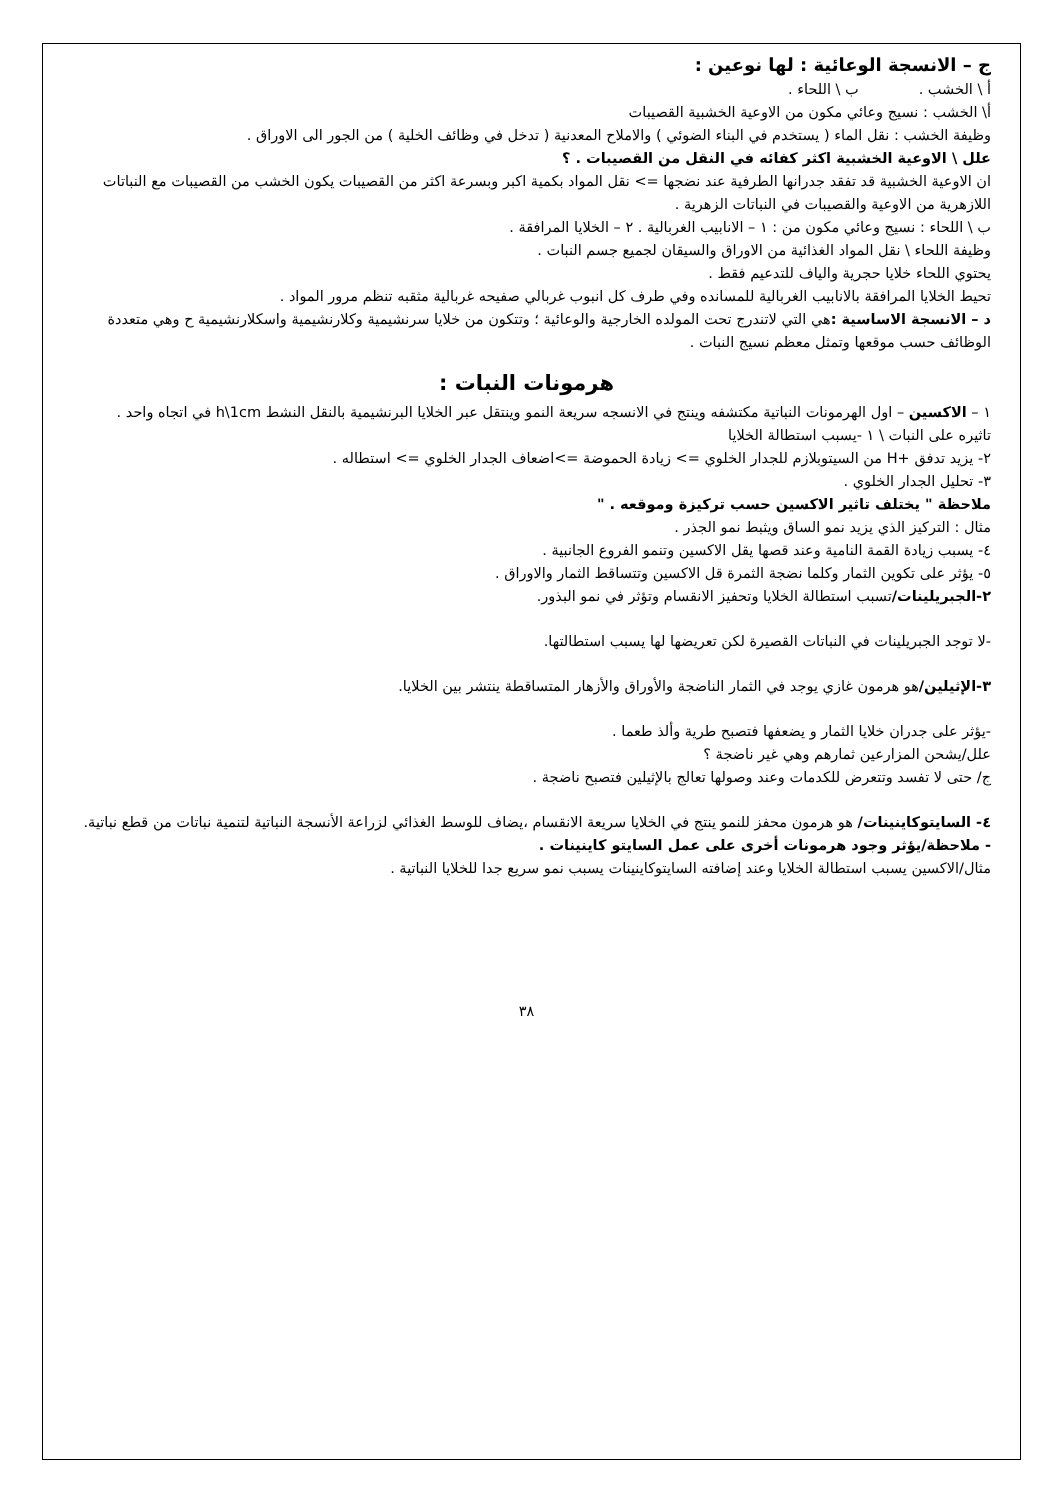ج – الانسجة الوعائية : لها نوعين :
أ \ الخشب . ب \ اللحاء .
أ\ الخشب : نسيج وعائي مكون من الاوعية الخشبية القصيبات
وظيفة الخشب : نقل الماء ( يستخدم في البناء الضوئي ) والاملاح المعدنية ( تدخل في وظائف الخلية ) من الجور الى الاوراق .
علل \ الاوعية الخشبية اكثر كفائه في النقل من القصيبات . ؟
ان الاوعية الخشبية قد تفقد جدرانها الطرفية عند نضجها => نقل المواد بكمية اكبر وبسرعة اكثر من القصيبات يكون الخشب من القصيبات مع النباتات اللازهرية من الاوعية والقصيبات في النباتات الزهرية .
ب \ اللحاء : نسيج وعائي مكون من : ١ – الانابيب الغربالية . ٢ – الخلايا المرافقة .
وظيفة اللحاء \ نقل المواد الغذائية من الاوراق والسيقان لجميع جسم النبات .
يحتوي اللحاء خلايا حجرية والياف للتدعيم فقط .
تحيط الخلايا المرافقة بالانابيب الغربالية للمسانده وفي طرف كل انبوب غربالي صفيحه غربالية مثقبه تنظم مرور المواد .
د – الانسجة الاساسية : هي التي لاتندرج تحت المولده الخارجية والوعائية ؛ وتتكون من خلايا سرنشيمية وكلارنشيمية واسكلارنشيمية ح وهي متعددة الوظائف حسب موقعها وتمثل معظم نسيج النبات .
هرمونات النبات :
١ – الاكسين – اول الهرمونات النباتية مكتشفه وينتج في الانسجه سريعة النمو وينتقل عبر الخلايا البرنشيمية بالنقل النشط h\1cm في اتجاه واحد .
تاثيره على النبات \ ١ -يسبب استطالة الخلايا
٢- يزيد تدفق H+ من السيتوبلازم للجدار الخلوي => زيادة الحموضة =>اضعاف الجدار الخلوي => استطاله .
٣- تحليل الجدار الخلوي .
ملاحظة " يختلف تاثير الاكسين حسب تركيزة وموقعه . "
مثال : التركيز الذي يزيد نمو الساق ويثبط نمو الجذر .
٤- يسبب زيادة القمة النامية وعند قصها يقل الاكسين وتنمو الفروع الجانبية .
٥- يؤثر على تكوين الثمار وكلما نضجة الثمرة قل الاكسين وتتساقط الثمار والاوراق .
٢-الجبريلينات/تسبب استطالة الخلايا وتحفيز الانقسام وتؤثر في نمو البذور.
-لا توجد الجبريلينات في النباتات القصيرة لكن تعريضها لها يسبب استطالتها.
٣-الإثيلين/هو هرمون غازي يوجد في الثمار الناضجة والأوراق والأزهار المتساقطة ينتشر بين الخلايا.
-يؤثر على جدران خلايا الثمار و يضعفها فتصبح طرية وألذ طعما .
علل/يشحن المزارعين ثمارهم وهي غير ناضجة ؟
ج/ حتى لا تفسد وتتعرض للكدمات وعند وصولها تعالج بالإثيلين فتصبح ناضجة .
٤- السايتوكاينينات/ هو هرمون محفز للنمو ينتج في الخلايا سريعة الانقسام ،يضاف للوسط الغذائي لزراعة الأنسجة النباتية لتنمية نباتات من قطع نباتية.
- ملاحظة/يؤثر وجود هرمونات أخرى على عمل السايتو كاينينات .
مثال/الاكسين يسبب استطالة الخلايا وعند إضافته السايتوكاينينات يسبب نمو سريع جدا للخلايا النباتية .
٣٨